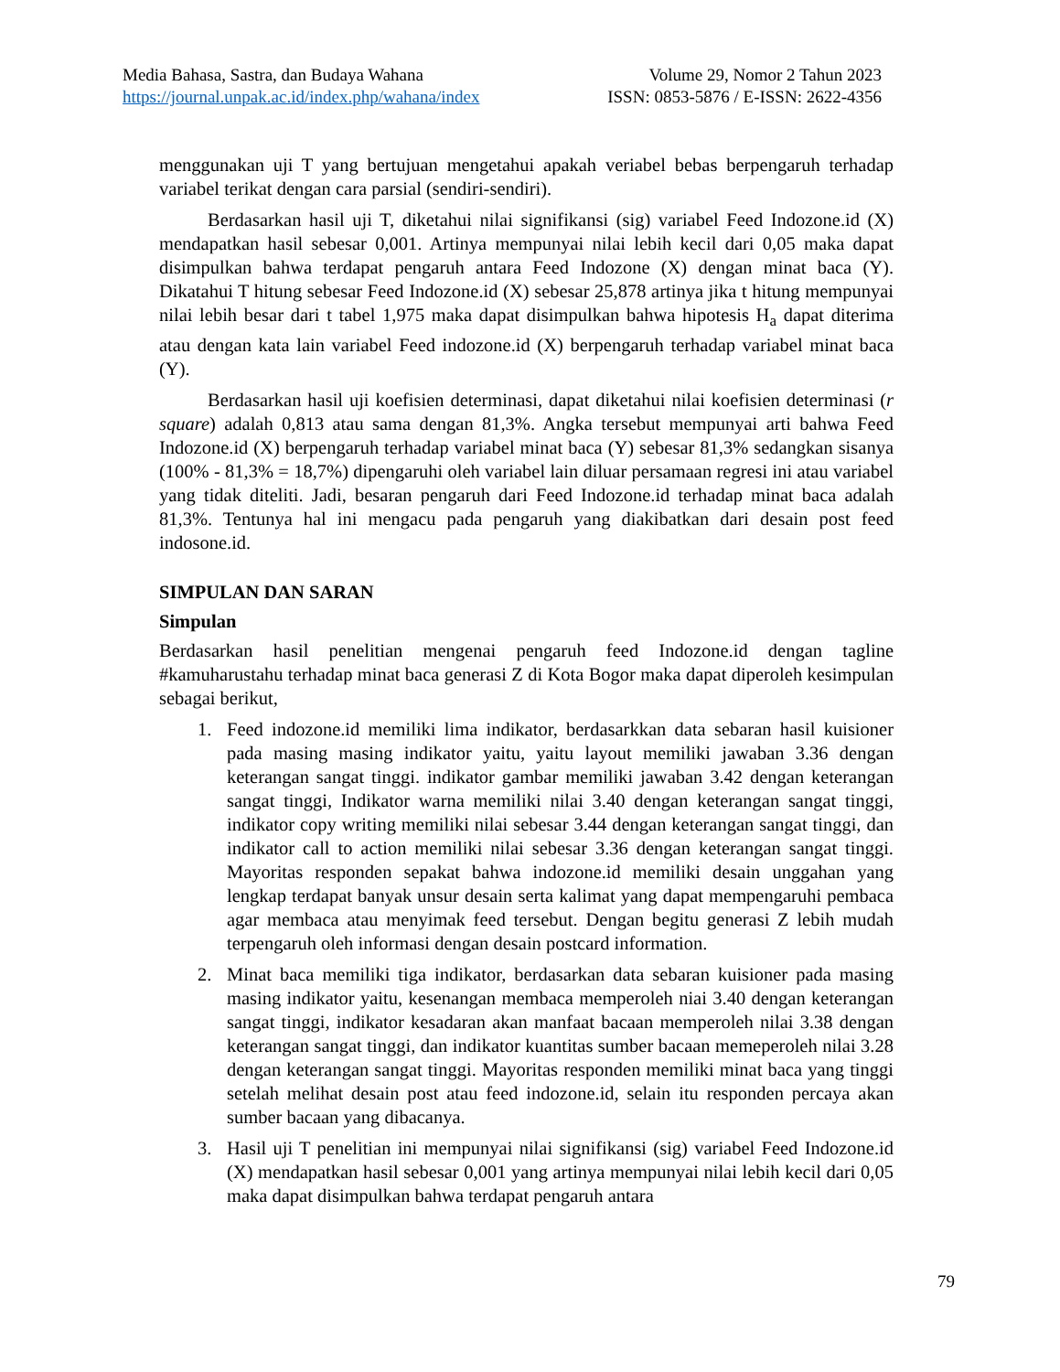Media Bahasa, Sastra, dan Budaya Wahana Volume 29, Nomor 2 Tahun 2023
https://journal.unpak.ac.id/index.php/wahana/index ISSN: 0853-5876 / E-ISSN: 2622-4356
menggunakan uji T yang bertujuan mengetahui apakah veriabel bebas berpengaruh terhadap variabel terikat dengan cara parsial (sendiri-sendiri).
Berdasarkan hasil uji T, diketahui nilai signifikansi (sig) variabel Feed Indozone.id (X) mendapatkan hasil sebesar 0,001. Artinya mempunyai nilai lebih kecil dari 0,05 maka dapat disimpulkan bahwa terdapat pengaruh antara Feed Indozone (X) dengan minat baca (Y). Dikatahui T hitung sebesar Feed Indozone.id (X) sebesar 25,878 artinya jika t hitung mempunyai nilai lebih besar dari t tabel 1,975 maka dapat disimpulkan bahwa hipotesis H<sub>a</sub> dapat diterima atau dengan kata lain variabel Feed indozone.id (X) berpengaruh terhadap variabel minat baca (Y).
Berdasarkan hasil uji koefisien determinasi, dapat diketahui nilai koefisien determinasi (r square) adalah 0,813 atau sama dengan 81,3%. Angka tersebut mempunyai arti bahwa Feed Indozone.id (X) berpengaruh terhadap variabel minat baca (Y) sebesar 81,3% sedangkan sisanya (100% - 81,3% = 18,7%) dipengaruhi oleh variabel lain diluar persamaan regresi ini atau variabel yang tidak diteliti. Jadi, besaran pengaruh dari Feed Indozone.id terhadap minat baca adalah 81,3%. Tentunya hal ini mengacu pada pengaruh yang diakibatkan dari desain post feed indosone.id.
SIMPULAN DAN SARAN
Simpulan
Berdasarkan hasil penelitian mengenai pengaruh feed Indozone.id dengan tagline #kamuharustahu terhadap minat baca generasi Z di Kota Bogor maka dapat diperoleh kesimpulan sebagai berikut,
1. Feed indozone.id memiliki lima indikator, berdasarkkan data sebaran hasil kuisioner pada masing masing indikator yaitu, yaitu layout memiliki jawaban 3.36 dengan keterangan sangat tinggi. indikator gambar memiliki jawaban 3.42 dengan keterangan sangat tinggi, Indikator warna memiliki nilai 3.40 dengan keterangan sangat tinggi, indikator copy writing memiliki nilai sebesar 3.44 dengan keterangan sangat tinggi, dan indikator call to action memiliki nilai sebesar 3.36 dengan keterangan sangat tinggi. Mayoritas responden sepakat bahwa indozone.id memiliki desain unggahan yang lengkap terdapat banyak unsur desain serta kalimat yang dapat mempengaruhi pembaca agar membaca atau menyimak feed tersebut. Dengan begitu generasi Z lebih mudah terpengaruh oleh informasi dengan desain postcard information.
2. Minat baca memiliki tiga indikator, berdasarkan data sebaran kuisioner pada masing masing indikator yaitu, kesenangan membaca memperoleh niai 3.40 dengan keterangan sangat tinggi, indikator kesadaran akan manfaat bacaan memperoleh nilai 3.38 dengan keterangan sangat tinggi, dan indikator kuantitas sumber bacaan memeperoleh nilai 3.28 dengan keterangan sangat tinggi. Mayoritas responden memiliki minat baca yang tinggi setelah melihat desain post atau feed indozone.id, selain itu responden percaya akan sumber bacaan yang dibacanya.
3. Hasil uji T penelitian ini mempunyai nilai signifikansi (sig) variabel Feed Indozone.id (X) mendapatkan hasil sebesar 0,001 yang artinya mempunyai nilai lebih kecil dari 0,05 maka dapat disimpulkan bahwa terdapat pengaruh antara
79